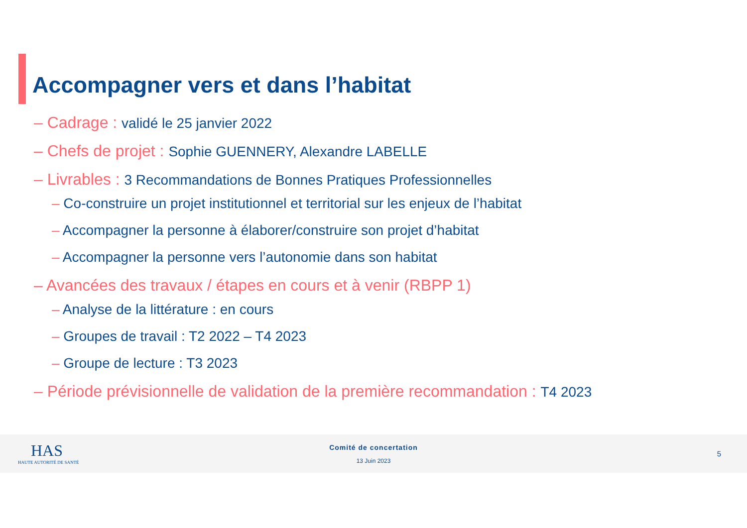Accompagner vers et dans l’habitat
– Cadrage : validé le 25 janvier 2022
– Chefs de projet : Sophie GUENNERY, Alexandre LABELLE
– Livrables : 3 Recommandations de Bonnes Pratiques Professionnelles
– Co-construire un projet institutionnel et territorial sur les enjeux de l’habitat
– Accompagner la personne à élaborer/construire son projet d’habitat
– Accompagner la personne vers l’autonomie dans son habitat
– Avancées des travaux / étapes en cours et à venir (RBPP 1)
– Analyse de la littérature : en cours
– Groupes de travail : T2 2022 – T4 2023
– Groupe de lecture : T3 2023
– Période prévisionnelle de validation de la première recommandation : T4 2023
HAS
HAUTE AUTORITÉ DE SANTÉ
Comité de concertation
13 Juin 2023
5